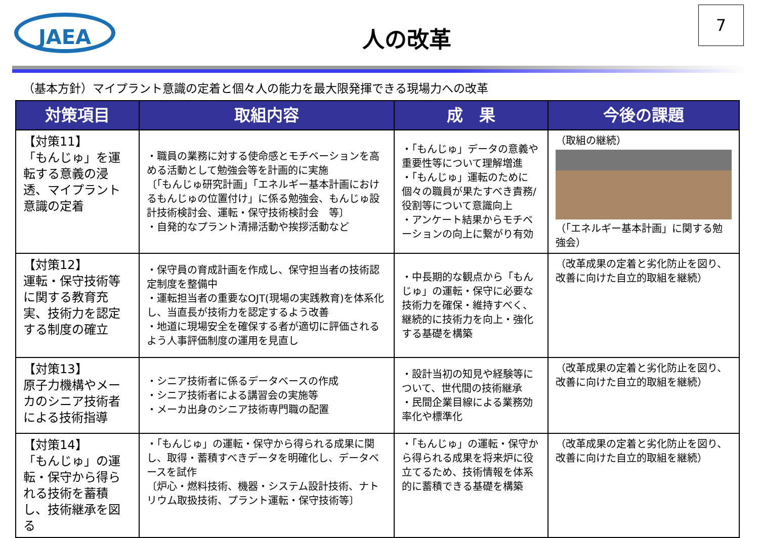JAEA
人の改革
7
（基本方針）マイプラント意識の定着と個々人の能力を最大限発揮できる現場力への改革
| 対策項目 | 取組内容 | 成 果 | 今後の課題 |
| --- | --- | --- | --- |
| 【対策11】 「もんじゅ」を運転する意義の浸透、マイプラント意識の定着 | ・職員の業務に対する使命感とモチベーションを高める活動として勉強会等を計画的に実施 〔「もんじゅ研究計画」「エネルギー基本計画におけるもんじゅの位置付け」に係る勉強会、もんじゅ設計技術検討会、運転・保守技術検討会 等〕 ・自発的なプラント清掃活動や挨拶活動など | ・「もんじゅ」データの意義や重要性等について理解増進 ・「もんじゅ」運転のために個々の職員が果たすべき責務/役割等について意識向上 ・アンケート結果からモチベーションの向上に繋がり有効 | （取組の継続） （「エネルギー基本計画」に関する勉強会） |
| 【対策12】 運転・保守技術等に関する教育充実、技術力を認定する制度の確立 | ・保守員の育成計画を作成し、保守担当者の技術認定制度を整備中 ・運転担当者の重要なOJT(現場の実践教育)を体系化し、当直長が技術力を認定するよう改善 ・地道に現場安全を確保する者が適切に評価されるよう人事評価制度の運用を見直し | ・中長期的な観点から「もんじゅ」の運転・保守に必要な技術力を確保・維持すべく、継続的に技術力を向上・強化する基礎を構築 | （改革成果の定着と劣化防止を図り、改善に向けた自立的取組を継続） |
| 【対策13】 原子力機構やメーカのシニア技術者による技術指導 | ・シニア技術者に係るデータベースの作成 ・シニア技術者による講習会の実施等 ・メーカ出身のシニア技術専門職の配置 | ・設計当初の知見や経験等について、世代間の技術継承 ・民間企業目線による業務効率化や標準化 | （改革成果の定着と劣化防止を図り、改善に向けた自立的取組を継続） |
| 【対策14】 「もんじゅ」の運転・保守から得られる技術を蓄積し、技術継承を図る | ・「もんじゅ」の運転・保守から得られる成果に関し、取得・蓄積すべきデータを明確化し、データベースを試作 〔炉心・燃料技術、機器・システム設計技術、ナトリウム取扱技術、プラント運転・保守技術等〕 | ・「もんじゅ」の運転・保守から得られる成果を将来炉に役立てるため、技術情報を体系的に蓄積できる基礎を構築 | （改革成果の定着と劣化防止を図り、改善に向けた自立的取組を継続） |